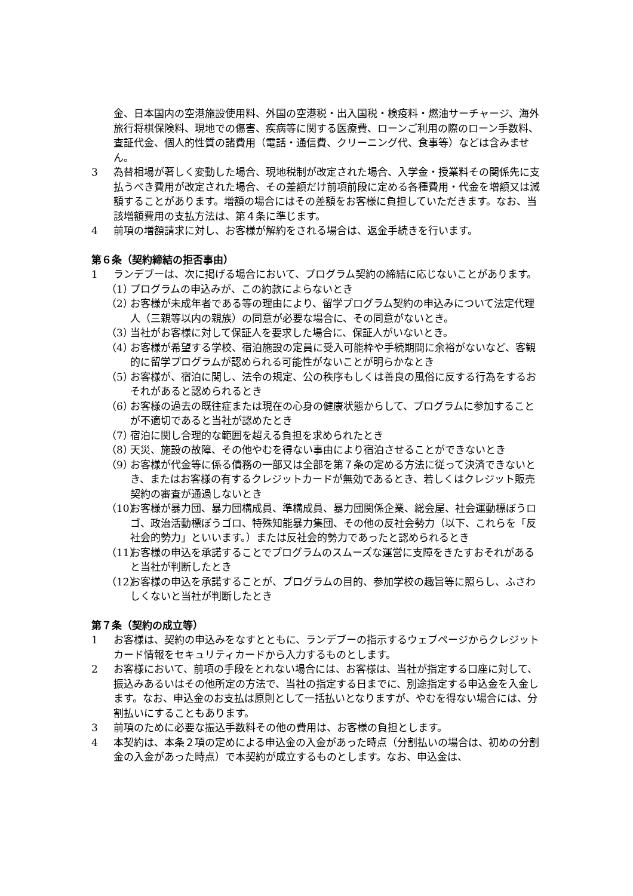金、日本国内の空港施設使用料、外国の空港税・出入国税・検疫料・燃油サーチャージ、海外旅行将棋保険料、現地での傷害、疾病等に関する医療費、ローンご利用の際のローン手数料、査証代金、個人的性質の諸費用（電話・通信費、クリーニング代、食事等）などは含みません。
3 為替相場が著しく変動した場合、現地税制が改定された場合、入学金・授業料その関係先に支払うべき費用が改定された場合、その差額だけ前項前段に定める各種費用・代金を増額又は減額することがあります。増額の場合にはその差額をお客様に負担していただきます。なお、当該増額費用の支払方法は、第４条に準じます。
4 前項の増額請求に対し、お客様が解約をされる場合は、返金手続きを行います。
第６条（契約締結の拒否事由）
1 ランデブーは、次に掲げる場合において、プログラム契約の締結に応じないことがあります。
（1） プログラムの申込みが、この約款によらないとき
（2） お客様が未成年者である等の理由により、留学プログラム契約の申込みについて法定代理人（三親等以内の親族）の同意が必要な場合に、その同意がないとき。
（3） 当社がお客様に対して保証人を要求した場合に、保証人がいないとき。
（4） お客様が希望する学校、宿泊施設の定員に受入可能枠や手続期間に余裕がないなど、客観的に留学プログラムが認められる可能性がないことが明らかなとき
（5） お客様が、宿泊に関し、法令の規定、公の秩序もしくは善良の風俗に反する行為をするおそれがあると認められるとき
（6） お客様の過去の既往症または現在の心身の健康状態からして、プログラムに参加することが不適切であると当社が認めたとき
（7） 宿泊に関し合理的な範囲を超える負担を求められたとき
（8） 天災、施設の故障、その他やむを得ない事由により宿泊させることができないとき
（9） お客様が代金等に係る債務の一部又は全部を第７条の定める方法に従って決済できないとき、またはお客様の有するクレジットカードが無効であるとき、若しくはクレジット販売契約の審査が通過しないとき
（10） お客様が暴力団、暴力団構成員、準構成員、暴力団関係企業、総会屋、社会運動標ぼうロゴ、政治活動標ぼうゴロ、特殊知能暴力集団、その他の反社会勢力（以下、これらを「反社会的勢力」といいます。）または反社会的勢力であったと認められるとき
（11） お客様の申込を承諾することでプログラムのスムーズな運営に支障をきたすおそれがあると当社が判断したとき
（12） お客様の申込を承諾することが、プログラムの目的、参加学校の趣旨等に照らし、ふさわしくないと当社が判断したとき
第７条（契約の成立等）
1 お客様は、契約の申込みをなすとともに、ランデブーの指示するウェブページからクレジットカード情報をセキュリティカードから入力するものとします。
2 お客様において、前項の手段をとれない場合には、お客様は、当社が指定する口座に対して、振込みあるいはその他所定の方法で、当社の指定する日までに、別途指定する申込金を入金します。なお、申込金のお支払は原則として一括払いとなりますが、やむを得ない場合には、分割払いにすることもあります。
3 前項のために必要な振込手数料その他の費用は、お客様の負担とします。
4 本契約は、本条２項の定めによる申込金の入金があった時点（分割払いの場合は、初めの分割金の入金があった時点）で本契約が成立するものとします。なお、申込金は、